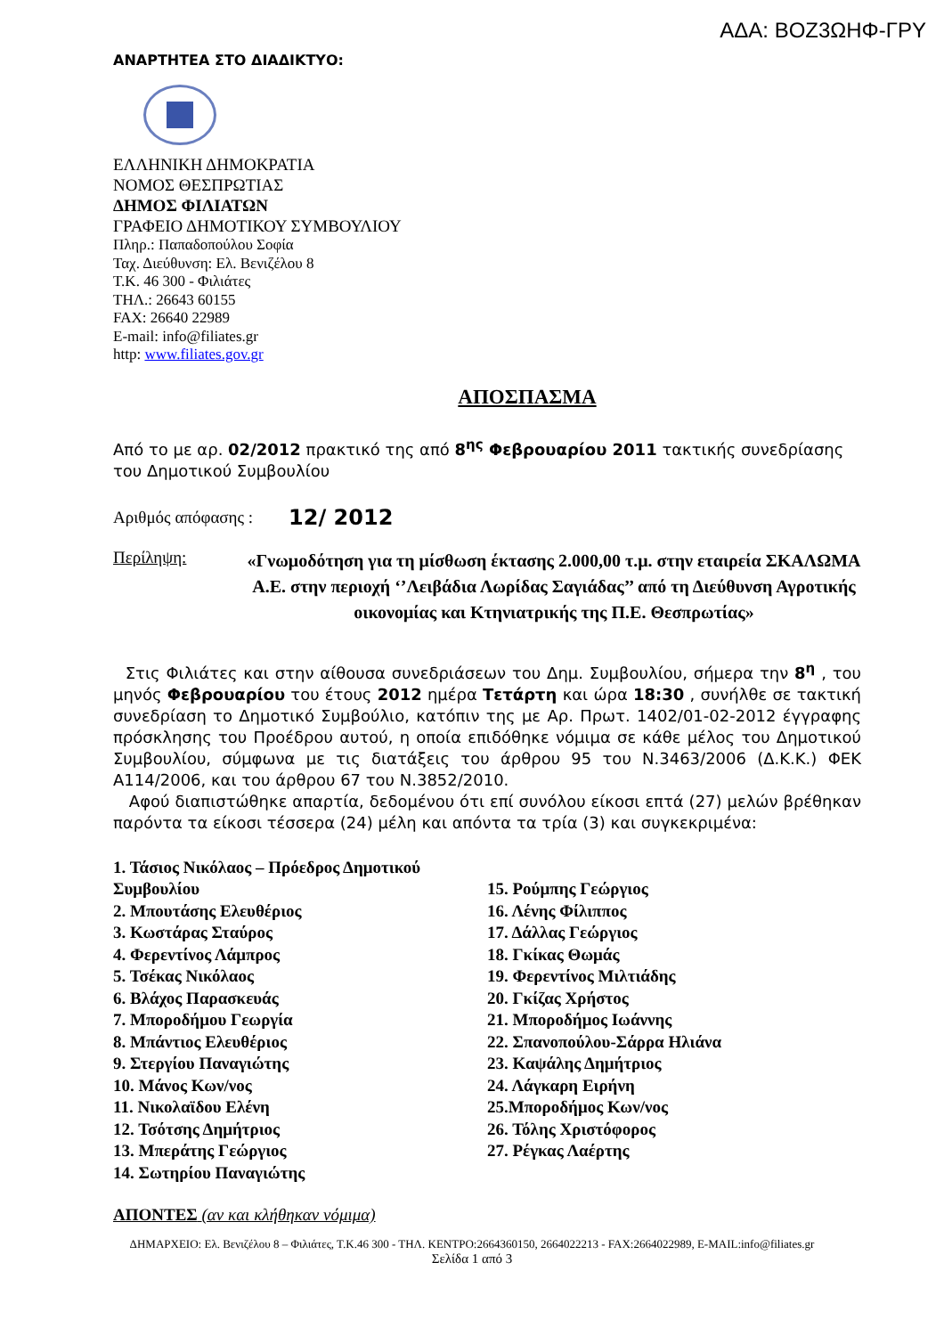ΑΔΑ: ΒΟΖ3ΩΗΦ-ΓΡΥ
ΑΝΑΡΤΗΤΕΑ ΣΤΟ ΔΙΑΔΙΚΤΥΟ:
ΕΛΛΗΝΙΚΗ ΔΗΜΟΚΡΑΤΙΑ
ΝΟΜΟΣ ΘΕΣΠΡΩΤΙΑΣ
ΔΗΜΟΣ ΦΙΛΙΑΤΩΝ
ΓΡΑΦΕΙΟ ΔΗΜΟΤΙΚΟΥ ΣΥΜΒΟΥΛΙΟΥ
Πληρ.: Παπαδοπούλου Σοφία
Ταχ. Διεύθυνση: Ελ. Βενιζέλου 8
Τ.Κ. 46 300 - Φιλιάτες
ΤΗΛ.: 26643 60155
FAX: 26640 22989
E-mail: info@filiates.gr
http: www.filiates.gov.gr
ΑΠΟΣΠΑΣΜΑ
Από το με αρ. 02/2012 πρακτικό της από 8<sup>ης</sup> Φεβρουαρίου 2011 τακτικής συνεδρίασης του Δημοτικού Συμβουλίου
Αριθμός απόφασης : 12/ 2012
Περίληψη:
«Γνωμοδότηση για τη μίσθωση έκτασης 2.000,00 τ.μ. στην εταιρεία ΣΚΑΛΩΜΑ Α.Ε. στην περιοχή ‘’Λειβάδια Λωρίδας Σαγιάδας’’ από τη Διεύθυνση Αγροτικής οικονομίας και Κτηνιατρικής της Π.Ε. Θεσπρωτίας»
Στις Φιλιάτες και στην αίθουσα συνεδριάσεων του Δημ. Συμβουλίου, σήμερα την 8<sup>η</sup> , του μηνός Φεβρουαρίου του έτους 2012 ημέρα Τετάρτη και ώρα 18:30 , συνήλθε σε τακτική συνεδρίαση το Δημοτικό Συμβούλιο, κατόπιν της με Αρ. Πρωτ. 1402/01-02-2012 έγγραφης πρόσκλησης του Προέδρου αυτού, η οποία επιδόθηκε νόμιμα σε κάθε μέλος του Δημοτικού Συμβουλίου, σύμφωνα με τις διατάξεις του άρθρου 95 του Ν.3463/2006 (Δ.Κ.Κ.) ΦΕΚ Α114/2006, και του άρθρου 67 του Ν.3852/2010.
Αφού διαπιστώθηκε απαρτία, δεδομένου ότι επί συνόλου είκοσι επτά (27) μελών βρέθηκαν παρόντα τα είκοσι τέσσερα (24) μέλη και απόντα τα τρία (3) και συγκεκριμένα:
1. Τάσιος Νικόλαος – Πρόεδρος Δημοτικού Συμβουλίου
2. Μπουτάσης Ελευθέριος
3. Κωστάρας Σταύρος
4. Φερεντίνος Λάμπρος
5. Τσέκας Νικόλαος
6. Βλάχος Παρασκευάς
7. Μποροδήμου Γεωργία
8. Μπάντιος Ελευθέριος
9. Στεργίου Παναγιώτης
10. Μάνος Κων/νος
11. Νικολαϊδου Ελένη
12. Τσότσης Δημήτριος
13. Μπεράτης Γεώργιος
14. Σωτηρίου Παναγιώτης
15. Ρούμπης Γεώργιος
16. Λένης Φίλιππος
17. Δάλλας Γεώργιος
18. Γκίκας Θωμάς
19. Φερεντίνος Μιλτιάδης
20. Γκίζας Χρήστος
21. Μποροδήμος Ιωάννης
22. Σπανοπούλου-Σάρρα Ηλιάνα
23. Καψάλης Δημήτριος
24. Λάγκαρη Ειρήνη
25.Μποροδήμος Κων/νος
26. Τόλης Χριστόφορος
27. Ρέγκας Λαέρτης
ΑΠΟΝΤΕΣ (αν και κλήθηκαν νόμιμα)
ΔΗΜΑΡΧΕΙΟ: Ελ. Βενιζέλου 8 – Φιλιάτες, Τ.Κ.46 300 - ΤΗΛ. ΚΕΝΤΡΟ:2664360150, 2664022213 - FAX:2664022989, E-MAIL:info@filiates.gr
Σελίδα 1 από 3